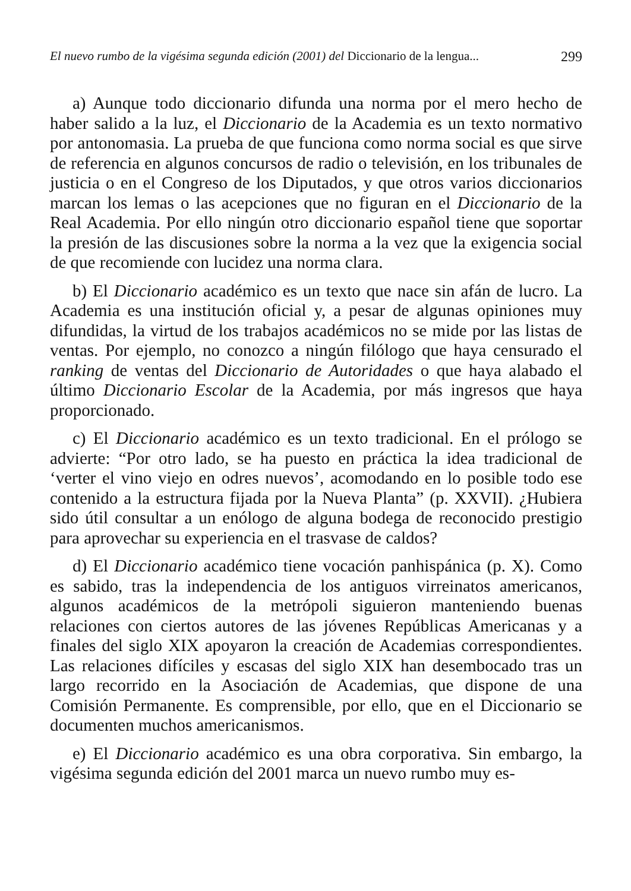El nuevo rumbo de la vigésima segunda edición (2001) del Diccionario de la lengua... 299
a) Aunque todo diccionario difunda una norma por el mero hecho de haber salido a la luz, el Diccionario de la Academia es un texto normativo por antonomasia. La prueba de que funciona como norma social es que sirve de referencia en algunos concursos de radio o televisión, en los tribunales de justicia o en el Congreso de los Diputados, y que otros varios diccionarios marcan los lemas o las acepciones que no figuran en el Diccionario de la Real Academia. Por ello ningún otro diccionario español tiene que soportar la presión de las discusiones sobre la norma a la vez que la exigencia social de que recomiende con lucidez una norma clara.
b) El Diccionario académico es un texto que nace sin afán de lucro. La Academia es una institución oficial y, a pesar de algunas opiniones muy difundidas, la virtud de los trabajos académicos no se mide por las listas de ventas. Por ejemplo, no conozco a ningún filólogo que haya censurado el ranking de ventas del Diccionario de Autoridades o que haya alabado el último Diccionario Escolar de la Academia, por más ingresos que haya proporcionado.
c) El Diccionario académico es un texto tradicional. En el prólogo se advierte: “Por otro lado, se ha puesto en práctica la idea tradicional de ‘verter el vino viejo en odres nuevos’, acomodando en lo posible todo ese contenido a la estructura fijada por la Nueva Planta” (p. XXVII). ¿Hubiera sido útil consultar a un enólogo de alguna bodega de reconocido prestigio para aprovechar su experiencia en el trasvase de caldos?
d) El Diccionario académico tiene vocación panhispánica (p. X). Como es sabido, tras la independencia de los antiguos virreinatos americanos, algunos académicos de la metrópoli siguieron manteniendo buenas relaciones con ciertos autores de las jóvenes Repúblicas Americanas y a finales del siglo XIX apoyaron la creación de Academias correspondientes. Las relaciones difíciles y escasas del siglo XIX han desembocado tras un largo recorrido en la Asociación de Academias, que dispone de una Comisión Permanente. Es comprensible, por ello, que en el Diccionario se documenten muchos americanismos.
e) El Diccionario académico es una obra corporativa. Sin embargo, la vigésima segunda edición del 2001 marca un nuevo rumbo muy es-